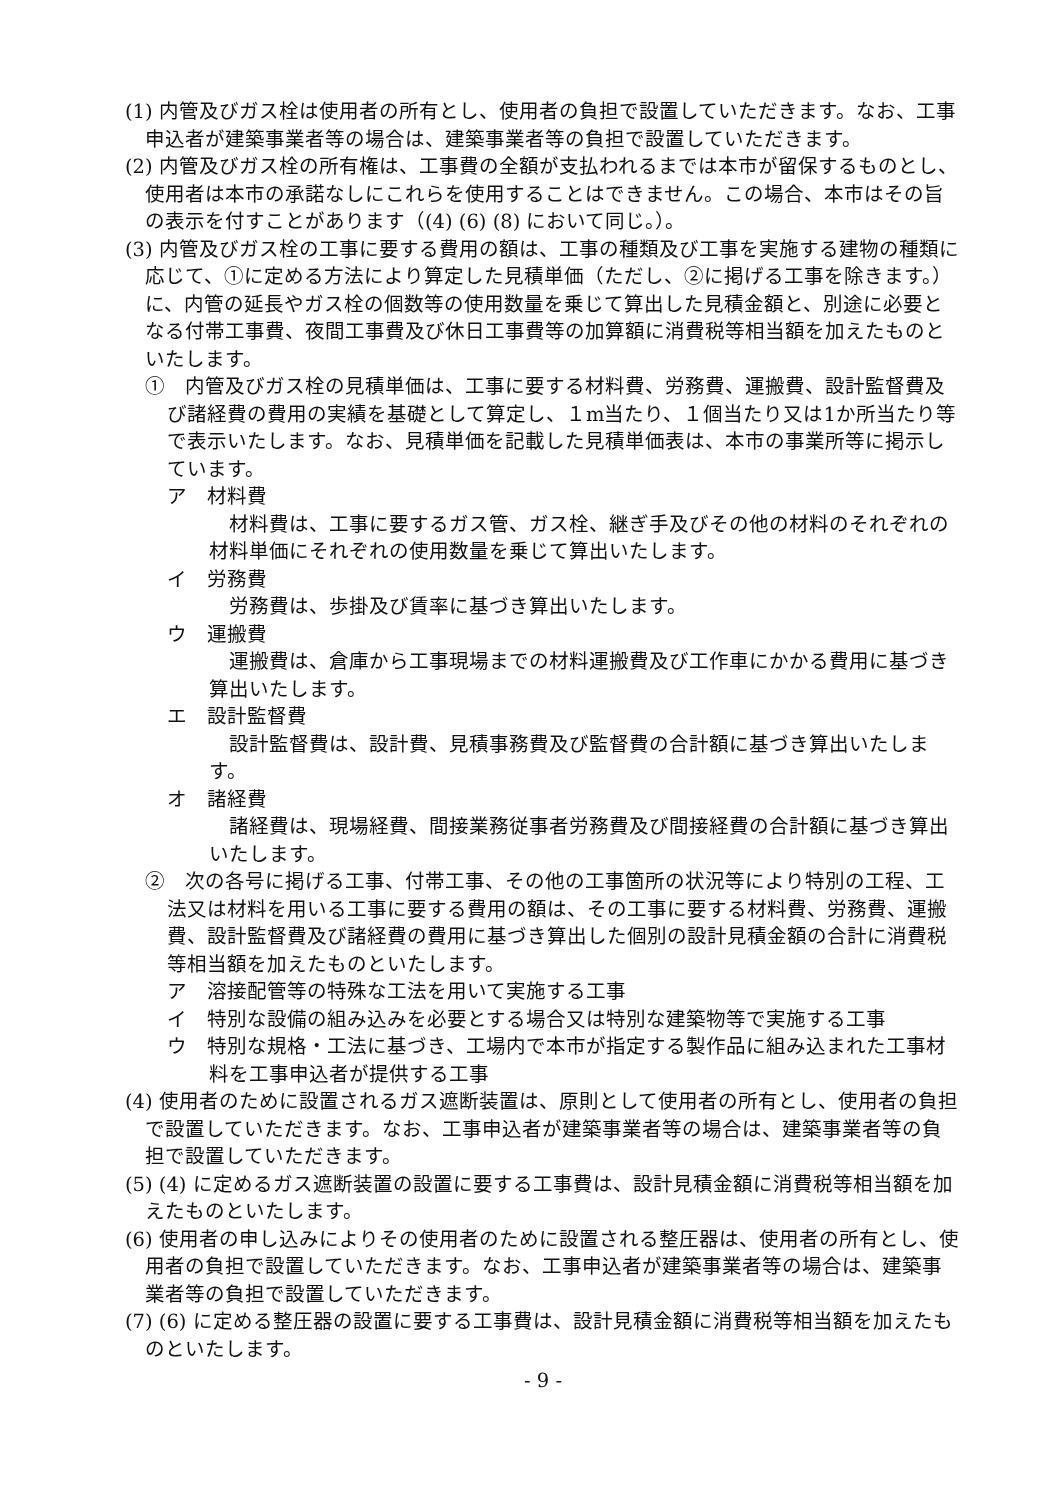(1) 内管及びガス栓は使用者の所有とし、使用者の負担で設置していただきます。なお、工事申込者が建築事業者等の場合は、建築事業者等の負担で設置していただきます。
(2) 内管及びガス栓の所有権は、工事費の全額が支払われるまでは本市が留保するものとし、使用者は本市の承諾なしにこれらを使用することはできません。この場合、本市はその旨の表示を付すことがあります（(4) (6) (8) において同じ。）。
(3) 内管及びガス栓の工事に要する費用の額は、工事の種類及び工事を実施する建物の種類に応じて、①に定める方法により算定した見積単価（ただし、②に掲げる工事を除きます。）に、内管の延長やガス栓の個数等の使用数量を乗じて算出した見積金額と、別途に必要となる付帯工事費、夜間工事費及び休日工事費等の加算額に消費税等相当額を加えたものといたします。
①　内管及びガス栓の見積単価は、工事に要する材料費、労務費、運搬費、設計監督費及び諸経費の費用の実績を基礎として算定し、１m当たり、１個当たり又は1か所当たり等で表示いたします。なお、見積単価を記載した見積単価表は、本市の事業所等に掲示しています。
ア　材料費
材料費は、工事に要するガス管、ガス栓、継ぎ手及びその他の材料のそれぞれの材料単価にそれぞれの使用数量を乗じて算出いたします。
イ　労務費
労務費は、歩掛及び賃率に基づき算出いたします。
ウ　運搬費
運搬費は、倉庫から工事現場までの材料運搬費及び工作車にかかる費用に基づき算出いたします。
エ　設計監督費
設計監督費は、設計費、見積事務費及び監督費の合計額に基づき算出いたします。
オ　諸経費
諸経費は、現場経費、間接業務従事者労務費及び間接経費の合計額に基づき算出いたします。
②　次の各号に掲げる工事、付帯工事、その他の工事箇所の状況等により特別の工程、工法又は材料を用いる工事に要する費用の額は、その工事に要する材料費、労務費、運搬費、設計監督費及び諸経費の費用に基づき算出した個別の設計見積金額の合計に消費税等相当額を加えたものといたします。
ア　溶接配管等の特殊な工法を用いて実施する工事
イ　特別な設備の組み込みを必要とする場合又は特別な建築物等で実施する工事
ウ　特別な規格・工法に基づき、工場内で本市が指定する製作品に組み込まれた工事材料を工事申込者が提供する工事
(4) 使用者のために設置されるガス遮断装置は、原則として使用者の所有とし、使用者の負担で設置していただきます。なお、工事申込者が建築事業者等の場合は、建築事業者等の負担で設置していただきます。
(5) (4) に定めるガス遮断装置の設置に要する工事費は、設計見積金額に消費税等相当額を加えたものといたします。
(6) 使用者の申し込みによりその使用者のために設置される整圧器は、使用者の所有とし、使用者の負担で設置していただきます。なお、工事申込者が建築事業者等の場合は、建築事業者等の負担で設置していただきます。
(7) (6) に定める整圧器の設置に要する工事費は、設計見積金額に消費税等相当額を加えたものといたします。
- 9 -